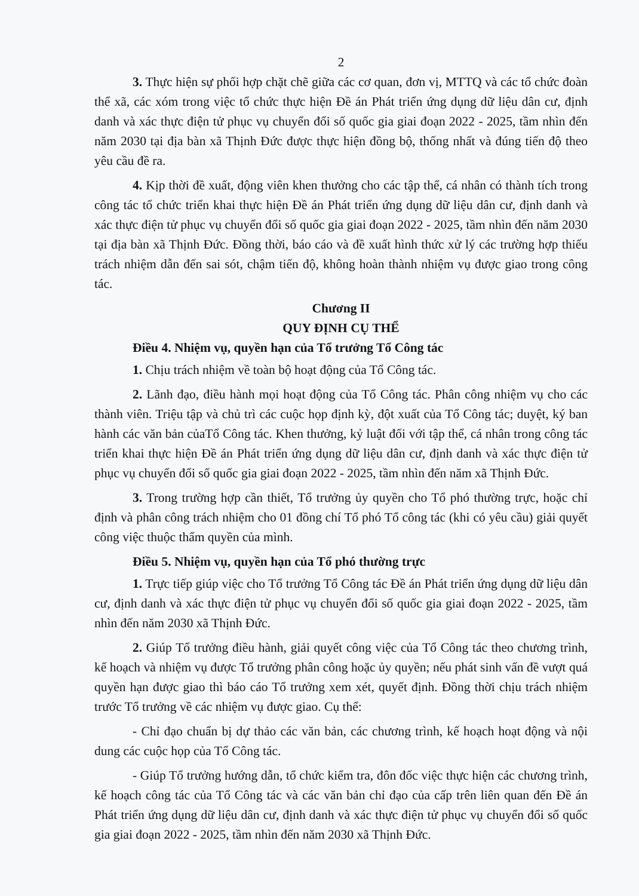2
3. Thực hiện sự phối hợp chặt chẽ giữa các cơ quan, đơn vị, MTTQ và các tổ chức đoàn thể xã, các xóm trong việc tổ chức thực hiện Đề án Phát triển ứng dụng dữ liệu dân cư, định danh và xác thực điện tử phục vụ chuyển đổi số quốc gia giai đoạn 2022 - 2025, tầm nhìn đến năm 2030 tại địa bàn xã Thịnh Đức được thực hiện đồng bộ, thống nhất và đúng tiến độ theo yêu cầu đề ra.
4. Kịp thời đề xuất, động viên khen thưởng cho các tập thể, cá nhân có thành tích trong công tác tổ chức triển khai thực hiện Đề án Phát triển ứng dụng dữ liệu dân cư, định danh và xác thực điện tử phục vụ chuyển đổi số quốc gia giai đoạn 2022 - 2025, tầm nhìn đến năm 2030 tại địa bàn xã Thịnh Đức. Đồng thời, báo cáo và đề xuất hình thức xử lý các trường hợp thiếu trách nhiệm dẫn đến sai sót, chậm tiến độ, không hoàn thành nhiệm vụ được giao trong công tác.
Chương II
QUY ĐỊNH CỤ THỂ
Điều 4. Nhiệm vụ, quyền hạn của Tổ trưởng Tổ Công tác
1. Chịu trách nhiệm về toàn bộ hoạt động của Tổ Công tác.
2. Lãnh đạo, điều hành mọi hoạt động của Tổ Công tác. Phân công nhiệm vụ cho các thành viên. Triệu tập và chủ trì các cuộc họp định kỳ, đột xuất của Tổ Công tác; duyệt, ký ban hành các văn bản củaTổ Công tác. Khen thưởng, kỷ luật đối với tập thể, cá nhân trong công tác triển khai thực hiện Đề án Phát triển ứng dụng dữ liệu dân cư, định danh và xác thực điện tử phục vụ chuyển đổi số quốc gia giai đoạn 2022 - 2025, tầm nhìn đến năm xã Thịnh Đức.
3. Trong trường hợp cần thiết, Tổ trưởng ủy quyền cho Tổ phó thường trực, hoặc chỉ định và phân công trách nhiệm cho 01 đồng chí Tổ phó Tổ công tác (khi có yêu cầu) giải quyết công việc thuộc thẩm quyền của mình.
Điều 5. Nhiệm vụ, quyền hạn của Tổ phó thường trực
1. Trực tiếp giúp việc cho Tổ trưởng Tổ Công tác Đề án Phát triển ứng dụng dữ liệu dân cư, định danh và xác thực điện tử phục vụ chuyển đổi số quốc gia giai đoạn 2022 - 2025, tầm nhìn đến năm 2030 xã Thịnh Đức.
2. Giúp Tổ trưởng điều hành, giải quyết công việc của Tổ Công tác theo chương trình, kế hoạch và nhiệm vụ được Tổ trưởng phân công hoặc ủy quyền; nếu phát sinh vấn đề vượt quá quyền hạn được giao thì báo cáo Tổ trưởng xem xét, quyết định. Đồng thời chịu trách nhiệm trước Tổ trưởng về các nhiệm vụ được giao. Cụ thể:
- Chỉ đạo chuẩn bị dự thảo các văn bản, các chương trình, kế hoạch hoạt động và nội dung các cuộc họp của Tổ Công tác.
- Giúp Tổ trưởng hướng dẫn, tổ chức kiểm tra, đôn đốc việc thực hiện các chương trình, kế hoạch công tác của Tổ Công tác và các văn bản chỉ đạo của cấp trên liên quan đến Đề án Phát triển ứng dụng dữ liệu dân cư, định danh và xác thực điện tử phục vụ chuyển đổi số quốc gia giai đoạn 2022 - 2025, tầm nhìn đến năm 2030 xã Thịnh Đức.